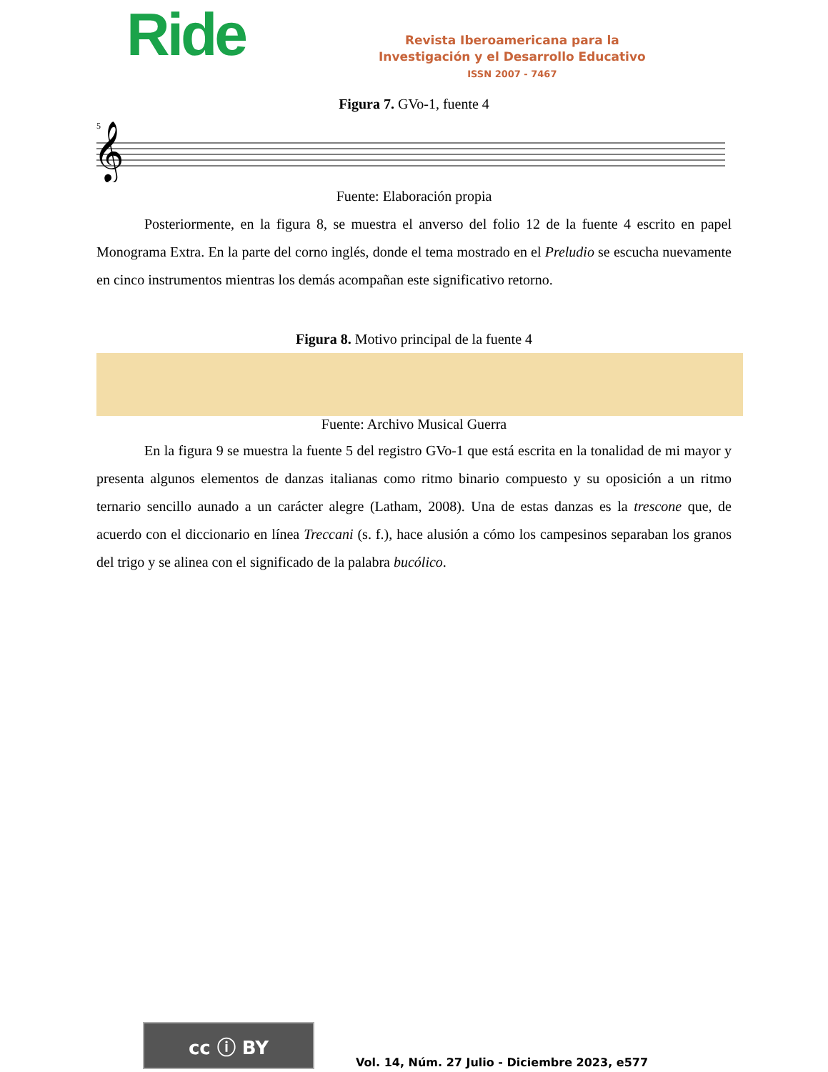Ride
Revista Iberoamericana para la
Investigación y el Desarrollo Educativo
ISSN 2007 - 7467
Figura 7. GVo-1, fuente 4
5
𝄞
Fuente: Elaboración propia
Posteriormente, en la figura 8, se muestra el anverso del folio 12 de la fuente 4 escrito en papel Monograma Extra. En la parte del corno inglés, donde el tema mostrado en el Preludio se escucha nuevamente en cinco instrumentos mientras los demás acompañan este significativo retorno.
Figura 8. Motivo principal de la fuente 4
Fuente: Archivo Musical Guerra
En la figura 9 se muestra la fuente 5 del registro GVo-1 que está escrita en la tonalidad de mi mayor y presenta algunos elementos de danzas italianas como ritmo binario compuesto y su oposición a un ritmo ternario sencillo aunado a un carácter alegre (Latham, 2008). Una de estas danzas es la trescone que, de acuerdo con el diccionario en línea Treccani (s. f.), hace alusión a cómo los campesinos separaban los granos del trigo y se alinea con el significado de la palabra bucólico.
cc ⓘ BY
Vol. 14, Núm. 27 Julio - Diciembre 2023, e577